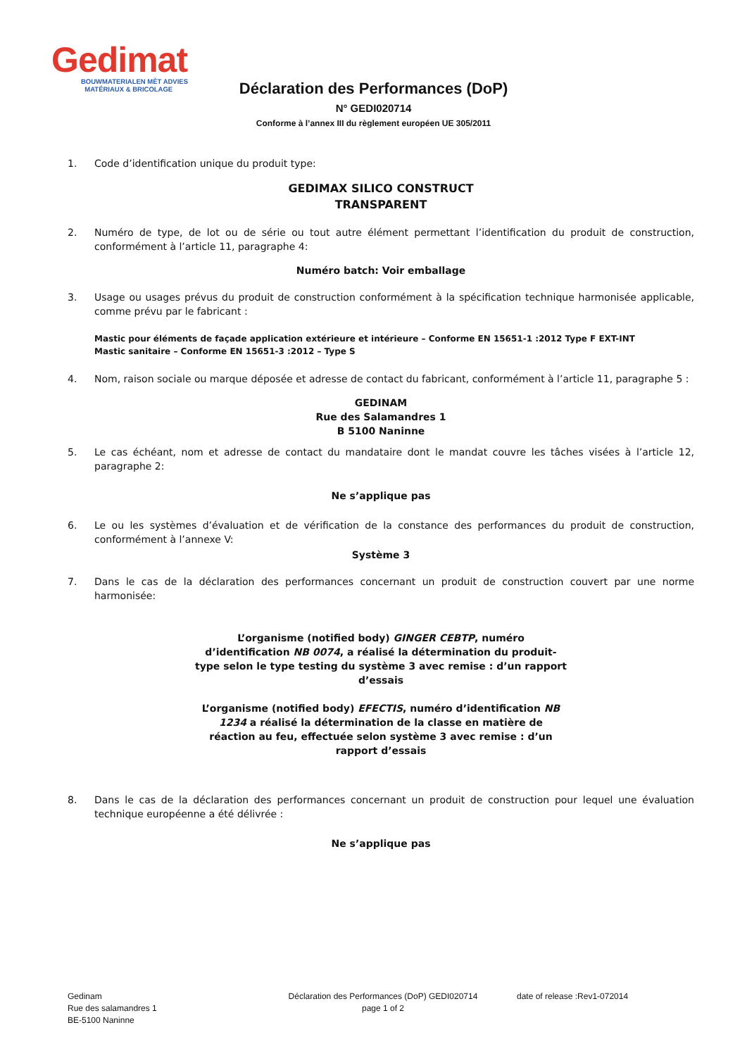Gedimat
BOUWMATERIALEN MÈT ADVIES
MATÉRIAUX & BRICOLAGE
Déclaration des Performances (DoP)
N° GEDI020714
Conforme à l’annex III du règlement européen UE 305/2011
1. Code d’identification unique du produit type:
GEDIMAX SILICO CONSTRUCT
TRANSPARENT
2. Numéro de type, de lot ou de série ou tout autre élément permettant l’identification du produit de construction, conformément à l’article 11, paragraphe 4:
Numéro batch: Voir emballage
3. Usage ou usages prévus du produit de construction conformément à la spécification technique harmonisée applicable, comme prévu par le fabricant :
Mastic pour éléments de façade application extérieure et intérieure – Conforme EN 15651-1 :2012 Type F EXT-INT
Mastic sanitaire – Conforme EN 15651-3 :2012 – Type S
4. Nom, raison sociale ou marque déposée et adresse de contact du fabricant, conformément à l’article 11, paragraphe 5 :
GEDINAM
Rue des Salamandres 1
B 5100 Naninne
5. Le cas échéant, nom et adresse de contact du mandataire dont le mandat couvre les tâches visées à l’article 12, paragraphe 2:
Ne s’applique pas
6. Le ou les systèmes d’évaluation et de vérification de la constance des performances du produit de construction, conformément à l’annexe V:
Système 3
7. Dans le cas de la déclaration des performances concernant un produit de construction couvert par une norme harmonisée:
L’organisme (notified body) GINGER CEBTP, numéro d’identification NB 0074, a réalisé la détermination du produit-type selon le type testing du système 3 avec remise : d’un rapport d’essais
L’organisme (notified body) EFECTIS, numéro d’identification NB 1234 a réalisé la détermination de la classe en matière de réaction au feu, effectuée selon système 3 avec remise : d’un rapport d’essais
8. Dans le cas de la déclaration des performances concernant un produit de construction pour lequel une évaluation technique européenne a été délivrée :
Ne s’applique pas
Gedinam
Rue des salamandres 1
BE-5100 Naninne
Déclaration des Performances (DoP) GEDI020714
page 1 of 2
date of release :Rev1-072014